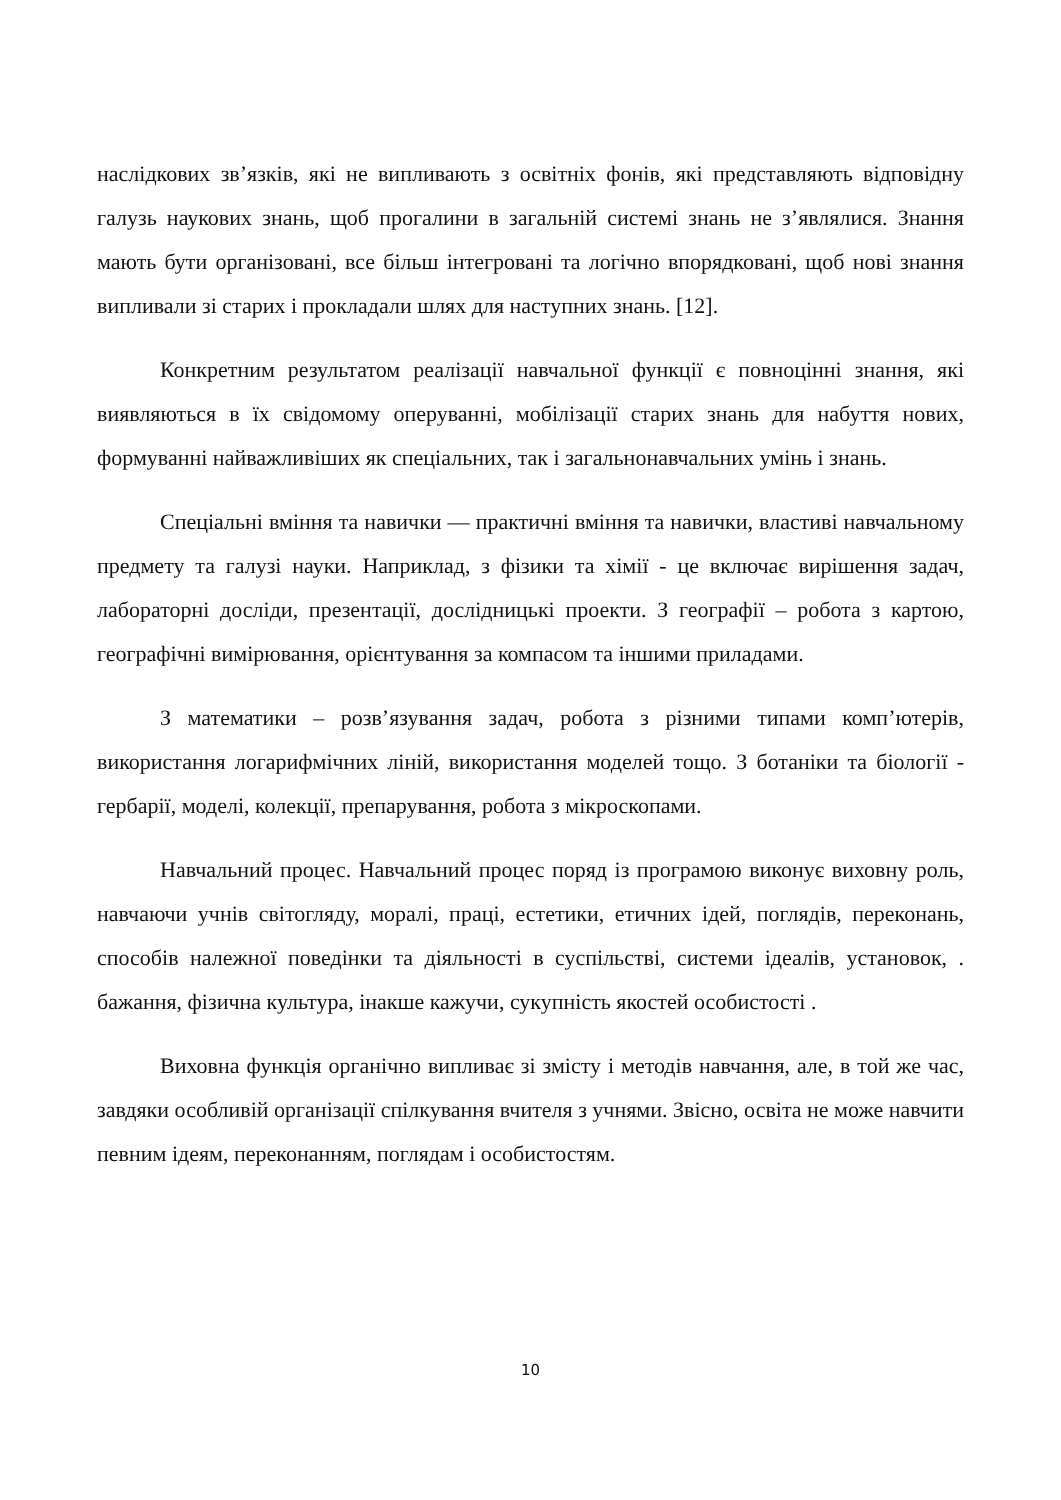наслідкових зв’язків, які не випливають з освітніх фонів, які представляють відповідну галузь наукових знань, щоб прогалини в загальній системі знань не з’являлися. Знання мають бути організовані, все більш інтегровані та логічно впорядковані, щоб нові знання випливали зі старих і прокладали шлях для наступних знань. [12].
Конкретним результатом реалізації навчальної функції є повноцінні знання, які виявляються в їх свідомому оперуванні, мобілізації старих знань для набуття нових, формуванні найважливіших як спеціальних, так і загальнонавчальних умінь і знань.
Спеціальні вміння та навички — практичні вміння та навички, властиві навчальному предмету та галузі науки. Наприклад, з фізики та хімії - це включає вирішення задач, лабораторні досліди, презентації, дослідницькі проекти. З географії – робота з картою, географічні вимірювання, орієнтування за компасом та іншими приладами.
З математики – розв’язування задач, робота з різними типами комп’ютерів, використання логарифмічних ліній, використання моделей тощо. З ботаніки та біології - гербарії, моделі, колекції, препарування, робота з мікроскопами.
Навчальний процес. Навчальний процес поряд із програмою виконує виховну роль, навчаючи учнів світогляду, моралі, праці, естетики, етичних ідей, поглядів, переконань, способів належної поведінки та діяльності в суспільстві, системи ідеалів, установок, . бажання, фізична культура, інакше кажучи, сукупність якостей особистості .
Виховна функція органічно випливає зі змісту і методів навчання, але, в той же час, завдяки особливій організації спілкування вчителя з учнями. Звісно, освіта не може навчити певним ідеям, переконанням, поглядам і особистостям.
10